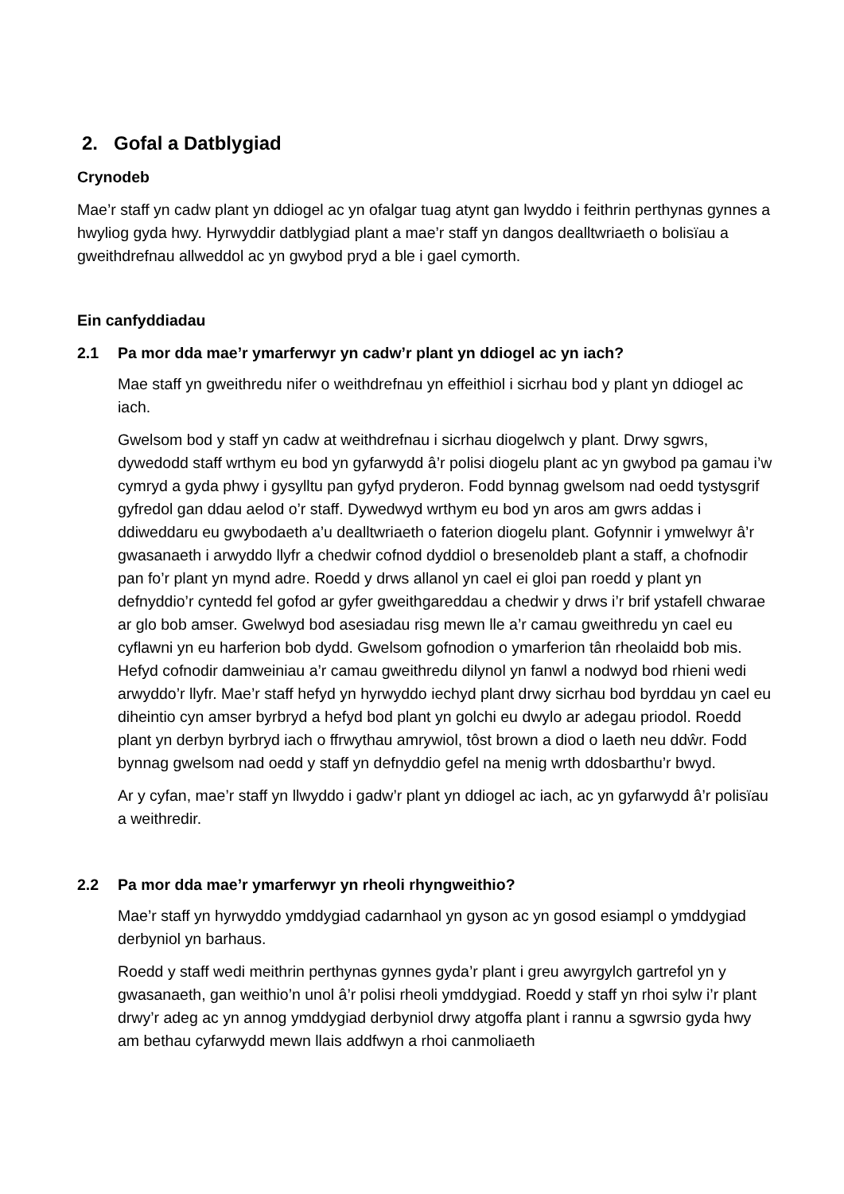2. Gofal a Datblygiad
Crynodeb
Mae’r staff yn cadw plant yn ddiogel ac yn ofalgar tuag atynt gan lwyddo i feithrin perthynas gynnes a hwyliog gyda hwy. Hyrwyddir datblygiad plant a mae’r staff yn dangos dealltwriaeth o bolisïau a gweithdrefnau allweddol ac yn gwybod pryd a ble i gael cymorth.
Ein canfyddiadau
2.1 Pa mor dda mae’r ymarferwyr yn cadw’r plant yn ddiogel ac yn iach?
Mae staff yn gweithredu nifer o weithdrefnau yn effeithiol i sicrhau bod y plant yn ddiogel ac iach.
Gwelsom bod y staff yn cadw at weithdrefnau i sicrhau diogelwch y plant. Drwy sgwrs, dywedodd staff wrthym eu bod yn gyfarwydd â’r polisi diogelu plant ac yn gwybod pa gamau i’w cymryd a gyda phwy i gysylltu pan gyfyd pryderon. Fodd bynnag gwelsom nad oedd tystysgrif gyfredol gan ddau aelod o’r staff. Dywedwyd wrthym eu bod yn aros am gwrs addas i ddiweddaru eu gwybodaeth a’u dealltwriaeth o faterion diogelu plant. Gofynnir i ymwelwyr â’r gwasanaeth i arwyddo llyfr a chedwir cofnod dyddiol o bresenoldeb plant a staff, a chofnodir pan fo’r plant yn mynd adre. Roedd y drws allanol yn cael ei gloi pan roedd y plant yn defnyddio’r cyntedd fel gofod ar gyfer gweithgareddau a chedwir y drws i’r brif ystafell chwarae ar glo bob amser. Gwelwyd bod asesiadau risg mewn lle a’r camau gweithredu yn cael eu cyflawni yn eu harferion bob dydd. Gwelsom gofnodion o ymarferion tân rheolaidd bob mis. Hefyd cofnodir damweiniau a’r camau gweithredu dilynol yn fanwl a nodwyd bod rhieni wedi arwyddo’r llyfr. Mae’r staff hefyd yn hyrwyddo iechyd plant drwy sicrhau bod byrddau yn cael eu diheintio cyn amser byrbryd a hefyd bod plant yn golchi eu dwylo ar adegau priodol. Roedd plant yn derbyn byrbryd iach o ffrwythau amrywiol, tôst brown a diod o laeth neu ddŵr. Fodd bynnag gwelsom nad oedd y staff yn defnyddio gefel na menig wrth ddosbarthu’r bwyd.
Ar y cyfan, mae’r staff yn llwyddo i gadw’r plant yn ddiogel ac iach, ac yn gyfarwydd â’r polisïau a weithredir.
2.2 Pa mor dda mae’r ymarferwyr yn rheoli rhyngweithio?
Mae’r staff yn hyrwyddo ymddygiad cadarnhaol yn gyson ac yn gosod esiampl o ymddygiad derbyniol yn barhaus.
Roedd y staff wedi meithrin perthynas gynnes gyda’r plant i greu awyrgylch gartrefol yn y gwasanaeth, gan weithio’n unol â’r polisi rheoli ymddygiad. Roedd y staff yn rhoi sylw i’r plant drwy’r adeg ac yn annog ymddygiad derbyniol drwy atgoffa plant i rannu a sgwrsio gyda hwy am bethau cyfarwydd mewn llais addfwyn a rhoi canmoliaeth